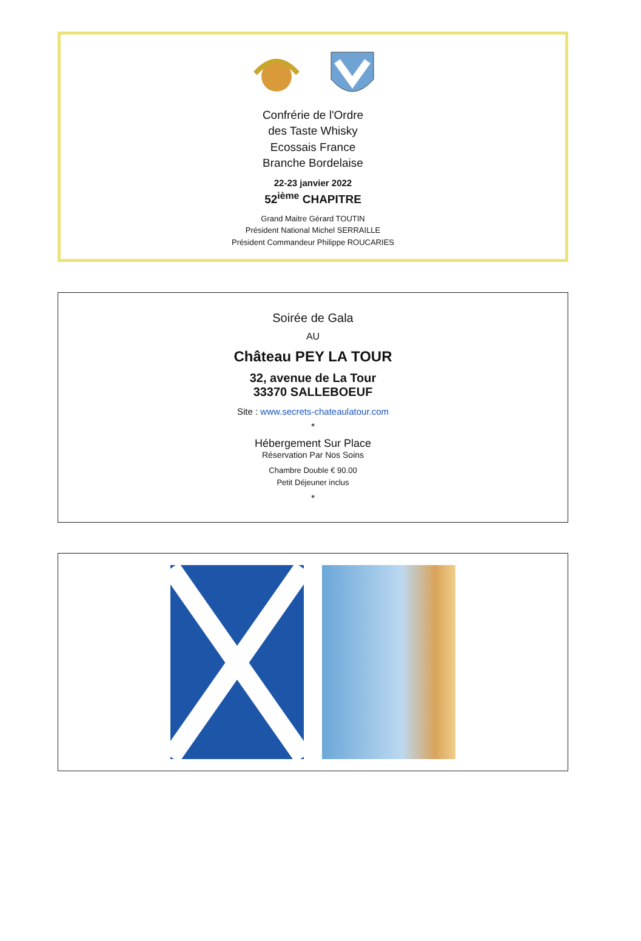Confrérie de l'Ordre
des Taste Whisky
Ecossais France
Branche Bordelaise
22-23 janvier 2022
52<sup>ième</sup> CHAPITRE
Grand Maitre Gérard TOUTIN
Président National Michel SERRAILLE
Président Commandeur Philippe ROUCARIES
Soirée de Gala
AU
Château PEY LA TOUR
32, avenue de La Tour
33370 SALLEBOEUF
Site : www.secrets-chateaulatour.com
*
Hébergement Sur Place
Réservation Par Nos Soins
Chambre Double € 90.00
Petit Déjeuner inclus
*